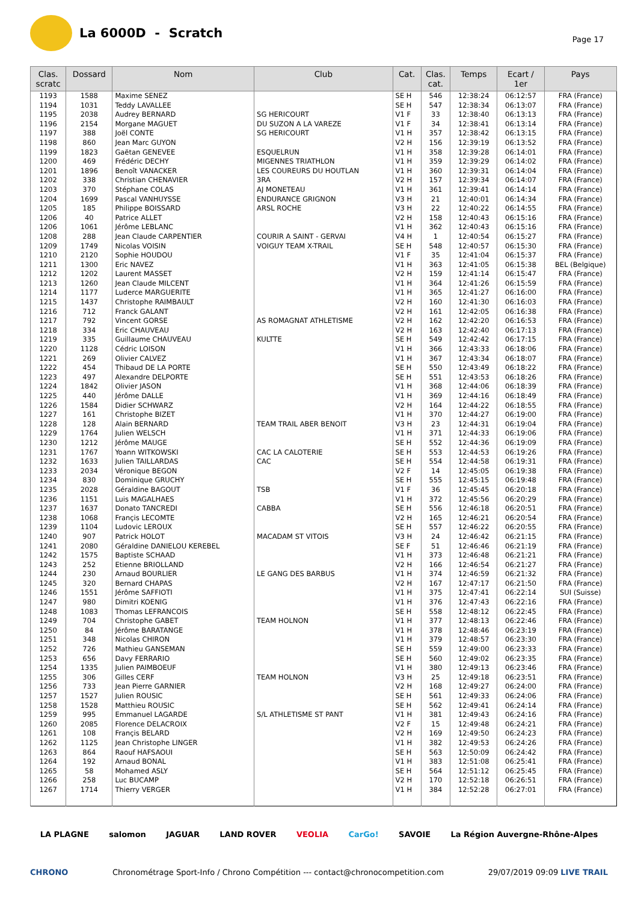La 6000D - Scratch
Page 17
| Clas. scratc | Dossard | Nom | Club | Cat. | Clas. cat. | Temps | Ecart / 1er | Pays |
| --- | --- | --- | --- | --- | --- | --- | --- | --- |
| 1193 | 1588 | Maxime SENEZ | | SE H | 546 | 12:38:24 | 06:12:57 | FRA (France) |
| 1194 | 1031 | Teddy LAVALLEE | | SE H | 547 | 12:38:34 | 06:13:07 | FRA (France) |
| 1195 | 2038 | Audrey BERNARD | SG HERICOURT | V1 F | 33 | 12:38:40 | 06:13:13 | FRA (France) |
| 1196 | 2154 | Morgane MAGUET | DU SUZON A LA VAREZE | V1 F | 34 | 12:38:41 | 06:13:14 | FRA (France) |
| 1197 | 388 | Joël CONTE | SG HERICOURT | V1 H | 357 | 12:38:42 | 06:13:15 | FRA (France) |
| 1198 | 860 | Jean Marc GUYON | | V2 H | 156 | 12:39:19 | 06:13:52 | FRA (France) |
| 1199 | 1823 | Gaëtan GENEVEE | ESQUELRUN | V1 H | 358 | 12:39:28 | 06:14:01 | FRA (France) |
| 1200 | 469 | Frédéric DECHY | MIGENNES TRIATHLON | V1 H | 359 | 12:39:29 | 06:14:02 | FRA (France) |
| 1201 | 1896 | Benoît VANACKER | LES COUREURS DU HOUTLAN | V1 H | 360 | 12:39:31 | 06:14:04 | FRA (France) |
| 1202 | 338 | Christian CHENAVIER | 3RA | V2 H | 157 | 12:39:34 | 06:14:07 | FRA (France) |
| 1203 | 370 | Stéphane COLAS | AJ MONETEAU | V1 H | 361 | 12:39:41 | 06:14:14 | FRA (France) |
| 1204 | 1699 | Pascal VANHUYSSE | ENDURANCE GRIGNON | V3 H | 21 | 12:40:01 | 06:14:34 | FRA (France) |
| 1205 | 185 | Philippe BOISSARD | ARSL ROCHE | V3 H | 22 | 12:40:22 | 06:14:55 | FRA (France) |
| 1206 | 40 | Patrice ALLET | | V2 H | 158 | 12:40:43 | 06:15:16 | FRA (France) |
| 1206 | 1061 | Jérôme LEBLANC | | V1 H | 362 | 12:40:43 | 06:15:16 | FRA (France) |
| 1208 | 288 | Jean Claude CARPENTIER | COURIR A SAINT - GERVAI | V4 H | 1 | 12:40:54 | 06:15:27 | FRA (France) |
| 1209 | 1749 | Nicolas VOISIN | VOIGUY TEAM X-TRAIL | SE H | 548 | 12:40:57 | 06:15:30 | FRA (France) |
| 1210 | 2120 | Sophie HOUDOU | | V1 F | 35 | 12:41:04 | 06:15:37 | FRA (France) |
| 1211 | 1300 | Eric NAVEZ | | V1 H | 363 | 12:41:05 | 06:15:38 | BEL (Belgique) |
| 1212 | 1202 | Laurent MASSET | | V2 H | 159 | 12:41:14 | 06:15:47 | FRA (France) |
| 1213 | 1260 | Jean Claude MILCENT | | V1 H | 364 | 12:41:26 | 06:15:59 | FRA (France) |
| 1214 | 1177 | Luderce MARGUERITE | | V1 H | 365 | 12:41:27 | 06:16:00 | FRA (France) |
| 1215 | 1437 | Christophe RAIMBAULT | | V2 H | 160 | 12:41:30 | 06:16:03 | FRA (France) |
| 1216 | 712 | Franck GALANT | | V2 H | 161 | 12:42:05 | 06:16:38 | FRA (France) |
| 1217 | 792 | Vincent GORSE | AS ROMAGNAT ATHLETISME | V2 H | 162 | 12:42:20 | 06:16:53 | FRA (France) |
| 1218 | 334 | Eric CHAUVEAU | | V2 H | 163 | 12:42:40 | 06:17:13 | FRA (France) |
| 1219 | 335 | Guillaume CHAUVEAU | KULTTE | SE H | 549 | 12:42:42 | 06:17:15 | FRA (France) |
| 1220 | 1128 | Cédric LOISON | | V1 H | 366 | 12:43:33 | 06:18:06 | FRA (France) |
| 1221 | 269 | Olivier CALVEZ | | V1 H | 367 | 12:43:34 | 06:18:07 | FRA (France) |
| 1222 | 454 | Thibaud DE LA PORTE | | SE H | 550 | 12:43:49 | 06:18:22 | FRA (France) |
| 1223 | 497 | Alexandre DELPORTE | | SE H | 551 | 12:43:53 | 06:18:26 | FRA (France) |
| 1224 | 1842 | Olivier JASON | | V1 H | 368 | 12:44:06 | 06:18:39 | FRA (France) |
| 1225 | 440 | Jérôme DALLE | | V1 H | 369 | 12:44:16 | 06:18:49 | FRA (France) |
| 1226 | 1584 | Didier SCHWARZ | | V2 H | 164 | 12:44:22 | 06:18:55 | FRA (France) |
| 1227 | 161 | Christophe BIZET | | V1 H | 370 | 12:44:27 | 06:19:00 | FRA (France) |
| 1228 | 128 | Alain BERNARD | TEAM TRAIL ABER BENOIT | V3 H | 23 | 12:44:31 | 06:19:04 | FRA (France) |
| 1229 | 1764 | Julien WELSCH | | V1 H | 371 | 12:44:33 | 06:19:06 | FRA (France) |
| 1230 | 1212 | Jérôme MAUGE | | SE H | 552 | 12:44:36 | 06:19:09 | FRA (France) |
| 1231 | 1767 | Yoann WITKOWSKI | CAC LA CALOTERIE | SE H | 553 | 12:44:53 | 06:19:26 | FRA (France) |
| 1232 | 1633 | Julien TAILLARDAS | CAC | SE H | 554 | 12:44:58 | 06:19:31 | FRA (France) |
| 1233 | 2034 | Véronique BEGON | | V2 F | 14 | 12:45:05 | 06:19:38 | FRA (France) |
| 1234 | 830 | Dominique GRUCHY | | SE H | 555 | 12:45:15 | 06:19:48 | FRA (France) |
| 1235 | 2028 | Géraldine BAGOUT | TSB | V1 F | 36 | 12:45:45 | 06:20:18 | FRA (France) |
| 1236 | 1151 | Luis MAGALHAES | | V1 H | 372 | 12:45:56 | 06:20:29 | FRA (France) |
| 1237 | 1637 | Donato TANCREDI | CABBA | SE H | 556 | 12:46:18 | 06:20:51 | FRA (France) |
| 1238 | 1068 | Françis LECOMTE | | V2 H | 165 | 12:46:21 | 06:20:54 | FRA (France) |
| 1239 | 1104 | Ludovic LEROUX | | SE H | 557 | 12:46:22 | 06:20:55 | FRA (France) |
| 1240 | 907 | Patrick HOLOT | MACADAM ST VITOIS | V3 H | 24 | 12:46:42 | 06:21:15 | FRA (France) |
| 1241 | 2080 | Géraldine DANIELOU KEREBEL | | SE F | 51 | 12:46:46 | 06:21:19 | FRA (France) |
| 1242 | 1575 | Baptiste SCHAAD | | V1 H | 373 | 12:46:48 | 06:21:21 | FRA (France) |
| 1243 | 252 | Etienne BRIOLLAND | | V2 H | 166 | 12:46:54 | 06:21:27 | FRA (France) |
| 1244 | 230 | Arnaud BOURLIER | LE GANG DES BARBUS | V1 H | 374 | 12:46:59 | 06:21:32 | FRA (France) |
| 1245 | 320 | Bernard CHAPAS | | V2 H | 167 | 12:47:17 | 06:21:50 | FRA (France) |
| 1246 | 1551 | Jérôme SAFFIOTI | | V1 H | 375 | 12:47:41 | 06:22:14 | SUI (Suisse) |
| 1247 | 980 | Dimitri KOENIG | | V1 H | 376 | 12:47:43 | 06:22:16 | FRA (France) |
| 1248 | 1083 | Thomas LEFRANCOIS | | SE H | 558 | 12:48:12 | 06:22:45 | FRA (France) |
| 1249 | 704 | Christophe GABET | TEAM HOLNON | V1 H | 377 | 12:48:13 | 06:22:46 | FRA (France) |
| 1250 | 84 | Jérôme BARATANGE | | V1 H | 378 | 12:48:46 | 06:23:19 | FRA (France) |
| 1251 | 348 | Nicolas CHIRON | | V1 H | 379 | 12:48:57 | 06:23:30 | FRA (France) |
| 1252 | 726 | Mathieu GANSEMAN | | SE H | 559 | 12:49:00 | 06:23:33 | FRA (France) |
| 1253 | 656 | Davy FERRARIO | | SE H | 560 | 12:49:02 | 06:23:35 | FRA (France) |
| 1254 | 1335 | Julien PAIMBOEUF | | V1 H | 380 | 12:49:13 | 06:23:46 | FRA (France) |
| 1255 | 306 | Gilles CERF | TEAM HOLNON | V3 H | 25 | 12:49:18 | 06:23:51 | FRA (France) |
| 1256 | 733 | Jean Pierre GARNIER | | V2 H | 168 | 12:49:27 | 06:24:00 | FRA (France) |
| 1257 | 1527 | Julien ROUSIC | | SE H | 561 | 12:49:33 | 06:24:06 | FRA (France) |
| 1258 | 1528 | Matthieu ROUSIC | | SE H | 562 | 12:49:41 | 06:24:14 | FRA (France) |
| 1259 | 995 | Emmanuel LAGARDE | S/L ATHLETISME ST PANT | V1 H | 381 | 12:49:43 | 06:24:16 | FRA (France) |
| 1260 | 2085 | Florence DELACROIX | | V2 F | 15 | 12:49:48 | 06:24:21 | FRA (France) |
| 1261 | 108 | Françis BELARD | | V2 H | 169 | 12:49:50 | 06:24:23 | FRA (France) |
| 1262 | 1125 | Jean Christophe LINGER | | V1 H | 382 | 12:49:53 | 06:24:26 | FRA (France) |
| 1263 | 864 | Raouf HAFSAOUI | | SE H | 563 | 12:50:09 | 06:24:42 | FRA (France) |
| 1264 | 192 | Arnaud BONAL | | V1 H | 383 | 12:51:08 | 06:25:41 | FRA (France) |
| 1265 | 58 | Mohamed ASLY | | SE H | 564 | 12:51:12 | 06:25:45 | FRA (France) |
| 1266 | 258 | Luc BUCAMP | | V2 H | 170 | 12:52:18 | 06:26:51 | FRA (France) |
| 1267 | 1714 | Thierry VERGER | | V1 H | 384 | 12:52:28 | 06:27:01 | FRA (France) |
LA PLAGNE salomon JAGUAR LAND ROVER VEOLIA CarGo! SAVOIE La Région Auvergne-Rhône-Alpes
CHRONO Chronométrage Sport-Info / Chrono Compétition --- contact@chronocompetition.com 29/07/2019 09:09 LIVE TRAIL